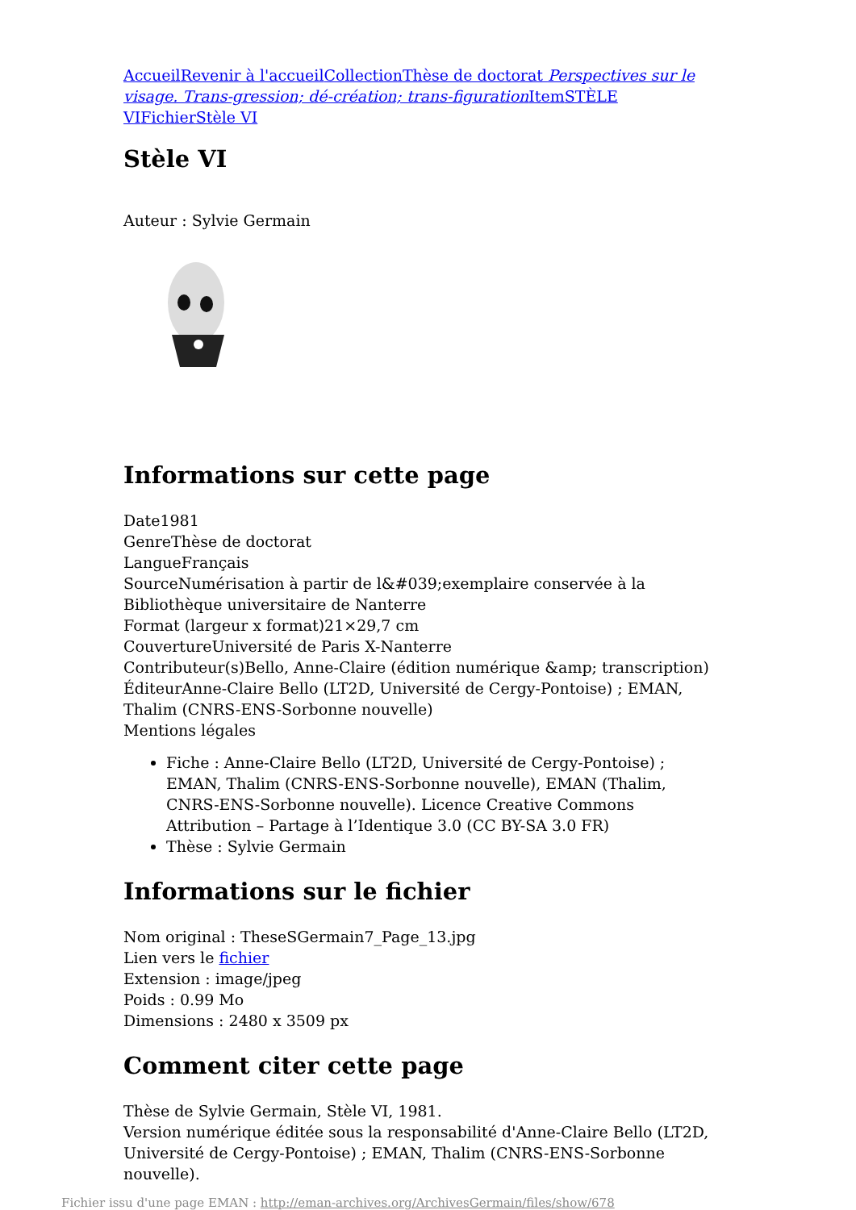Accueil Revenir à l'accueil Collection Thèse de doctorat Perspectives sur le visage. Trans-gression; dé-création; trans-figuration Item STÈLE VI Fichier Stèle VI
Stèle VI
Auteur : Sylvie Germain
Informations sur cette page
Date1981
GenreThèse de doctorat
LangueFrançais
SourceNumérisation à partir de l&#039;exemplaire conservée à la Bibliothèque universitaire de Nanterre
Format (largeur x format)21×29,7 cm
CouvertureUniversité de Paris X-Nanterre
Contributeur(s)Bello, Anne-Claire (édition numérique &amp; transcription)
ÉditeurAnne-Claire Bello (LT2D, Université de Cergy-Pontoise) ; EMAN, Thalim (CNRS-ENS-Sorbonne nouvelle)
Mentions légales
Fiche : Anne-Claire Bello (LT2D, Université de Cergy-Pontoise) ; EMAN, Thalim (CNRS-ENS-Sorbonne nouvelle), EMAN (Thalim, CNRS-ENS-Sorbonne nouvelle). Licence Creative Commons Attribution – Partage à l’Identique 3.0 (CC BY-SA 3.0 FR)
Thèse : Sylvie Germain
Informations sur le fichier
Nom original : TheseSGermain7_Page_13.jpg
Lien vers le fichier
Extension : image/jpeg
Poids : 0.99 Mo
Dimensions : 2480 x 3509 px
Comment citer cette page
Thèse de Sylvie Germain, Stèle VI, 1981.
Version numérique éditée sous la responsabilité d'Anne-Claire Bello (LT2D, Université de Cergy-Pontoise) ; EMAN, Thalim (CNRS-ENS-Sorbonne nouvelle).
Fichier issu d'une page EMAN : http://eman-archives.org/ArchivesGermain/files/show/678